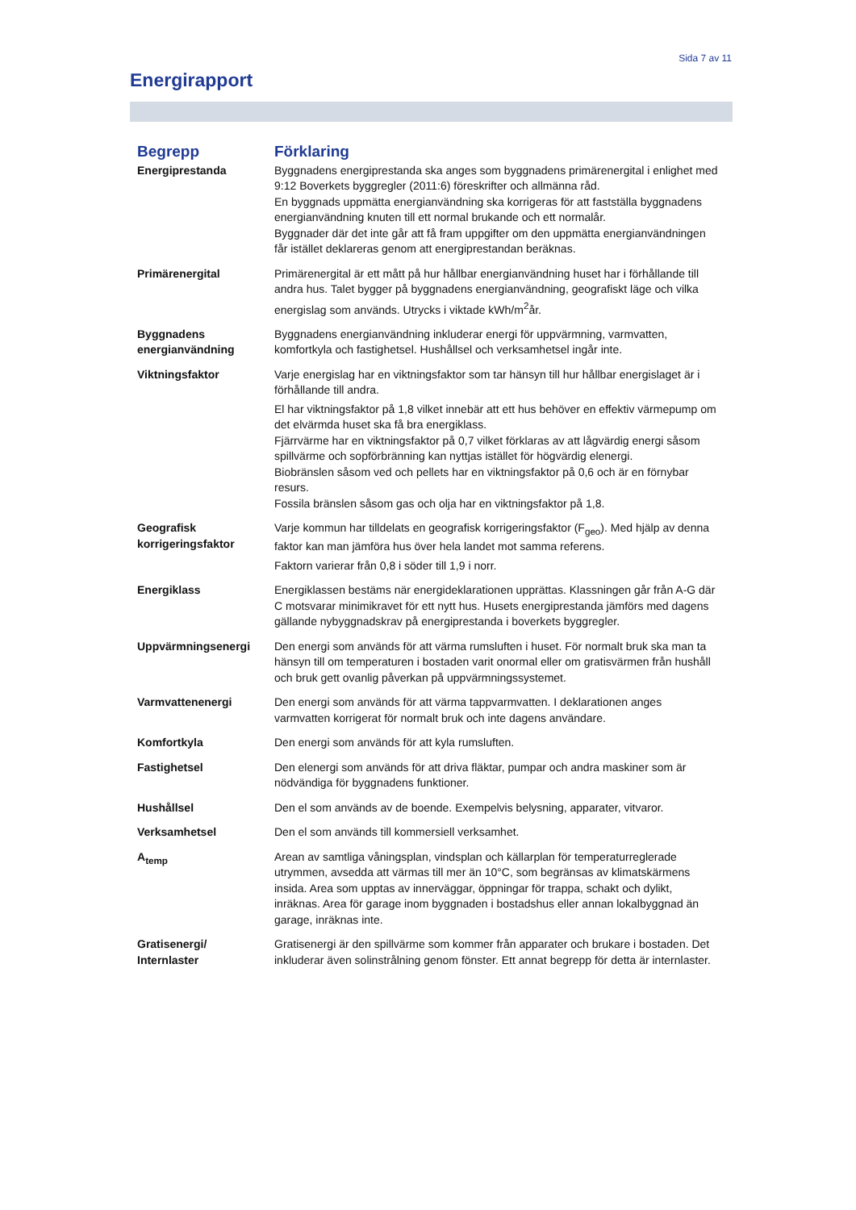Sida 7 av 11
Energirapport
| Begrepp | Förklaring |
| --- | --- |
| Energiprestanda | Byggnadens energiprestanda ska anges som byggnadens primärenergital i enlighet med 9:12 Boverkets byggregler (2011:6) föreskrifter och allmänna råd. En byggnads uppmätta energianvändning ska korrigeras för att fastställa byggnadens energianvändning knuten till ett normal brukande och ett normalår. Byggnader där det inte går att få fram uppgifter om den uppmätta energianvändningen får istället deklareras genom att energiprestandan beräknas. |
| Primärenergital | Primärenergital är ett mått på hur hållbar energianvändning huset har i förhållande till andra hus. Talet bygger på byggnadens energianvändning, geografiskt läge och vilka energislag som används. Utrycks i viktade kWh/m<sup>2</sup>år. |
| Byggnadens energianvändning | Byggnadens energianvändning inkluderar energi för uppvärmning, varmvatten, komfortkyla och fastighetsel. Hushållsel och verksamhetsel ingår inte. |
| Viktningsfaktor | Varje energislag har en viktningsfaktor som tar hänsyn till hur hållbar energislaget är i förhållande till andra. El har viktningsfaktor på 1,8 vilket innebär att ett hus behöver en effektiv värmepump om det elvärmda huset ska få bra energiklass. Fjärrvärme har en viktningsfaktor på 0,7 vilket förklaras av att lågvärdig energi såsom spillvärme och sopförbränning kan nyttjas istället för högvärdig elenergi. Biobränslen såsom ved och pellets har en viktningsfaktor på 0,6 och är en förnybar resurs. Fossila bränslen såsom gas och olja har en viktningsfaktor på 1,8. |
| Geografisk korrigeringsfaktor | Varje kommun har tilldelats en geografisk korrigeringsfaktor (F<sub>geo</sub>). Med hjälp av denna faktor kan man jämföra hus över hela landet mot samma referens. Faktorn varierar från 0,8 i söder till 1,9 i norr. |
| Energiklass | Energiklassen bestäms när energideklarationen upprättas. Klassningen går från A-G där C motsvarar minimikravet för ett nytt hus. Husets energiprestanda jämförs med dagens gällande nybyggnadskrav på energiprestanda i boverkets byggregler. |
| Uppvärmningsenergi | Den energi som används för att värma rumsluften i huset. För normalt bruk ska man ta hänsyn till om temperaturen i bostaden varit onormal eller om gratisvärmen från hushåll och bruk gett ovanlig påverkan på uppvärmningssystemet. |
| Varmvattenenergi | Den energi som används för att värma tappvarmvatten. I deklarationen anges varmvatten korrigerat för normalt bruk och inte dagens användare. |
| Komfortkyla | Den energi som används för att kyla rumsluften. |
| Fastighetsel | Den elenergi som används för att driva fläktar, pumpar och andra maskiner som är nödvändiga för byggnadens funktioner. |
| Hushållsel | Den el som används av de boende. Exempelvis belysning, apparater, vitvaror. |
| Verksamhetsel | Den el som används till kommersiell verksamhet. |
| A<sub>temp</sub> | Arean av samtliga våningsplan, vindsplan och källarplan för temperaturreglerade utrymmen, avsedda att värmas till mer än 10°C, som begränsas av klimatskärmens insida. Area som upptas av innerväggar, öppningar för trappa, schakt och dylikt, inräknas. Area för garage inom byggnaden i bostadshus eller annan lokalbyggnad än garage, inräknas inte. |
| Gratisenergi/ Internlaster | Gratisenergi är den spillvärme som kommer från apparater och brukare i bostaden. Det inkluderar även solinstrålning genom fönster. Ett annat begrepp för detta är internlaster. |